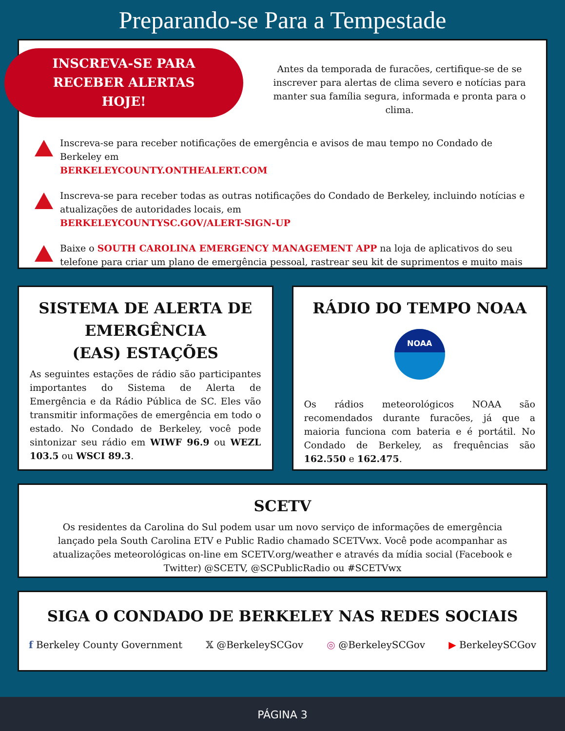Preparando-se Para a Tempestade
INSCREVA-SE PARA
RECEBER ALERTAS
HOJE!
Antes da temporada de furacões, certifique-se de se inscrever para alertas de clima severo e notícias para manter sua família segura, informada e pronta para o clima.
Inscreva-se para receber notificações de emergência e avisos de mau tempo no Condado de Berkeley em
BERKELEYCOUNTY.ONTHEALERT.COM
Inscreva-se para receber todas as outras notificações do Condado de Berkeley, incluindo notícias e atualizações de autoridades locais, em
BERKELEYCOUNTYSC.GOV/ALERT-SIGN-UP
Baixe o SOUTH CAROLINA EMERGENCY MANAGEMENT APP na loja de aplicativos do seu telefone para criar um plano de emergência pessoal, rastrear seu kit de suprimentos e muito mais
SISTEMA DE ALERTA DE EMERGÊNCIA
(EAS) ESTAÇÕES
As seguintes estações de rádio são participantes importantes do Sistema de Alerta de Emergência e da Rádio Pública de SC. Eles vão transmitir informações de emergência em todo o estado. No Condado de Berkeley, você pode sintonizar seu rádio em WIWF 96.9 ou WEZL 103.5 ou WSCI 89.3.
RÁDIO DO TEMPO NOAA
NOAA
Os rádios meteorológicos NOAA são recomendados durante furacões, já que a maioria funciona com bateria e é portátil. No Condado de Berkeley, as frequências são 162.550 e 162.475.
SCETV
Os residentes da Carolina do Sul podem usar um novo serviço de informações de emergência lançado pela South Carolina ETV e Public Radio chamado SCETVwx. Você pode acompanhar as atualizações meteorológicas on-line em SCETV.org/weather e através da mídia social (Facebook e Twitter) @SCETV, @SCPublicRadio ou #SCETVwx
SIGA O CONDADO DE BERKELEY NAS REDES SOCIAIS
f Berkeley County Government 𝕏 @BerkeleySCGov ◎ @BerkeleySCGov ▶ BerkeleySCGov
PÁGINA 3